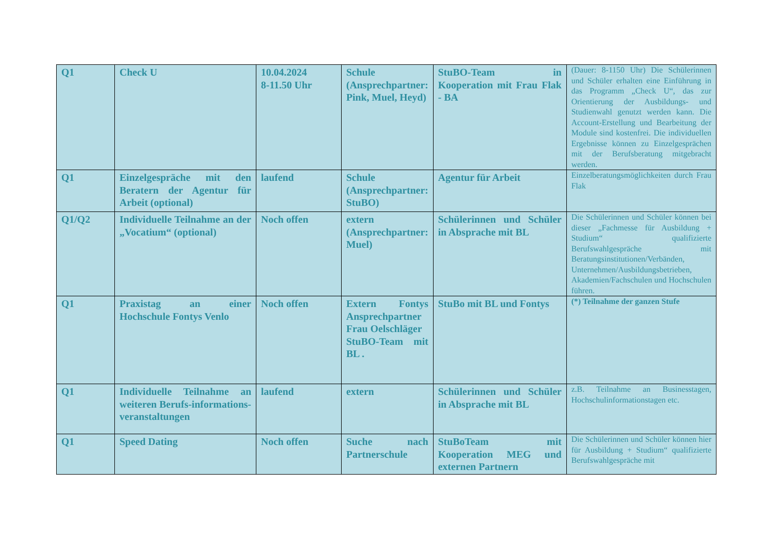| Q1 | Check U | 10.04.2024 8-11.50 Uhr | Schule (Ansprechpartner: Pink, Muel, Heyd) | StuBO-Team in Kooperation mit Frau Flak - BA | (Dauer: 8-1150 Uhr) Die Schülerinnen und Schüler erhalten eine Einführung in das Programm „Check U“, das zur Orientierung der Ausbildungs- und Studienwahl genutzt werden kann. Die Account-Erstellung und Bearbeitung der Module sind kostenfrei. Die individuellen Ergebnisse können zu Einzelgesprächen mit der Berufsberatung mitgebracht werden. |
| Q1 | Einzelgespräche mit den Beratern der Agentur für Arbeit (optional) | laufend | Schule (Ansprechpartner: StuBO) | Agentur für Arbeit | Einzelberatungsmöglichkeiten durch Frau Flak |
| Q1/Q2 | Individuelle Teilnahme an der „Vocatium“ (optional) | Noch offen | extern (Ansprechpartner: Muel) | Schülerinnen und Schüler in Absprache mit BL | Die Schülerinnen und Schüler können bei dieser „Fachmesse für Ausbildung + Studium“ qualifizierte Berufswahlgespräche mit Beratungsinstitutionen/Verbänden, Unternehmen/Ausbildungsbetrieben, Akademien/Fachschulen und Hochschulen führen. |
| Q1 | Praxistag an einer Hochschule Fontys Venlo | Noch offen | Extern Fontys Ansprechpartner Frau Oelschläger StuBO-Team mit BL . | StuBo mit BL und Fontys | (*) Teilnahme der ganzen Stufe |
| Q1 | Individuelle Teilnahme an weiteren Berufs-informations-veranstaltungen | laufend | extern | Schülerinnen und Schüler in Absprache mit BL | z.B. Teilnahme an Businesstagen, Hochschulinformationstagen etc. |
| Q1 | Speed Dating | Noch offen | Suche nach Partnerschule | StuBoTeam mit Kooperation MEG und externen Partnern | Die Schülerinnen und Schüler können hier für Ausbildung + Studium“ qualifizierte Berufswahlgespräche mit |